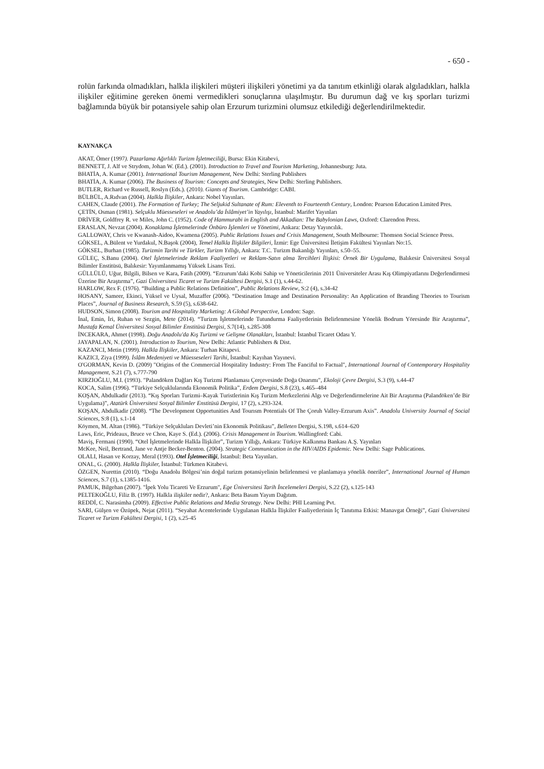- 650 -
rolün farkında olmadıkları, halkla ilişkileri müşteri ilişkileri yönetimi ya da tanıtım etkinliği olarak algıladıkları, halkla ilişkiler eğitimine gereken önemi vermedikleri sonuçlarına ulaşılmıştır. Bu durumun dağ ve kış sporları turizmi bağlamında büyük bir potansiyele sahip olan Erzurum turizmini olumsuz etkilediği değerlendirilmektedir.
KAYNAKÇA
AKAT, Ömer (1997). Pazarlama Ağırlıklı Turizm İşletmeciliği, Bursa: Ekin Kitabevi,
BENNETT, J. Alf ve Strydom, Johan W. (Ed.). (2001). Introduction to Travel and Tourism Marketing, Johannesburg: Juta.
BHATİA, A. Kumar (2001). International Tourism Management, New Delhi: Sterling Publishers
BHATİA, A. Kumar (2006). The Business of Tourism: Concepts and Strategies, New Delhi: Sterling Publishers.
BUTLER, Richard ve Russell, Roslyn (Eds.). (2010). Giants of Tourism. Cambridge: CABI.
BÜLBÜL, A.Rıdvan (2004). Halkla İlişkiler, Ankara: Nobel Yayınları.
CAHEN, Claude (2001). The Formation of Turkey; The Seljukid Sultanate of Rum: Eleventh to Fourteenth Century, London: Pearson Education Limited Pres.
ÇETİN, Osman (1981). Selçuklu Müesseseleri ve Anadolu’da İslâmiyet’in Yayılışı, İstanbul: Marifet Yayınları
DRİVER, Goldfrey R. ve Miles, John C. (1952). Code of Hammurabi in English and Akkadian: The Babylonian Laws, Oxford: Clarendon Press.
ERASLAN, Nevzat (2004). Konaklama İşletmelerinde Önbüro İşlemleri ve Yönetimi, Ankara: Detay Yayıncılık.
GALLOWAY, Chris ve Kwanash-Aidoo, Kwamena (2005). Public Relations Issues and Crisis Management, South Melbourne: Thomson Social Science Press.
GÖKSEL, A.Bülent ve Yurdakul, N.Başok (2004), Temel Halkla İlişkiler Bilgileri, İzmir: Ege Üniversitesi İletişim Fakültesi Yayınları No:15.
GÖKSEL, Burhan (1985). Turizmin Tarihi ve Türkler, Turizm Yıllığı, Ankara: T.C. Turizm Bakanlığı Yayınları, s.50–55.
GÜLEÇ, S.Banu (2004). Otel İşletmelerinde Reklam Faaliyetleri ve Reklam-Satın alma Tercihleri İlişkisi: Örnek Bir Uygulama, Balıkesir Üniversitesi Sosyal Bilimler Enstitüsü, Balıkesir: Yayımlanmamış Yüksek Lisans Tezi.
GÜLLÜLÜ, Uğur, Bilgili, Bilsen ve Kara, Fatih (2009). “Erzurum’daki Kobi Sahip ve Yöneticilerinin 2011 Üniversiteler Arası Kış Olimpiyatlarını Değerlendirmesi Üzerine Bir Araştırma”, Gazi Üniversitesi Ticaret ve Turizm Fakültesi Dergisi, S.1 (1), s.44-62.
HARLOW, Rex F. (1976). “Building a Public Relations Definition”, Public Relations Review, S:2 (4), s.34-42
HOSANY, Sameer, Ekinci, Yüksel ve Uysal, Muzaffer (2006). “Destination Image and Destination Personality: An Application of Branding Theories to Tourism Places”, Journal of Business Research, S.59 (5), s.638-642.
HUDSON, Simon (2008). Tourism and Hospitality Marketing: A Global Perspective, London: Sage.
İnal, Emin, İri, Ruhan ve Sezgin, Mete (2014). “Turizm İşletmelerinde Tutundurma Faaliyetlerinin Belirlenmesine Yönelik Bodrum Yöresinde Bir Araştırma”, Mustafa Kemal Üniversitesi Sosyal Bilimler Enstitüsü Dergisi, S. 7(14), s.285-308
İNCEKARA, Ahmet (1998). Doğu Anadolu'da Kış Turizmi ve Gelişme Olanakları, İstanbul: İstanbul Ticaret Odası Y.
JAYAPALAN, N. (2001). Introduction to Tourism, New Delhi: Atlantic Publishers & Dist.
KAZANCI, Metin (1999). Halkla İlişkiler, Ankara: Turhan Kitapevi.
KAZICI, Ziya (1999). İslâm Medeniyeti ve Müesseseleri Tarihi, İstanbul: Kayıhan Yayınevi.
O'GORMAN, Kevin D. (2009) "Origins of the Commercial Hospitality Industry: From The Fanciful to Factual", International Journal of Contemporary Hospitality Management, S.21 (7), s.777-790
KIRZIOĞLU, M.I. (1993). "Palandöken Dağları Kış Turizmi Planlaması Çerçevesinde Doğa Onarımı", Ekoloji Çevre Dergisi, S.3 (9), s.44-47
KOCA, Salim (1996). “Türkiye Selçuklularında Ekonomik Politika”, Erdem Dergisi, S.8 (23), s.465–484
KOŞAN, Abdulkadir (2013). “Kış Sporları Turizmi–Kayak Turistlerinin Kış Turizm Merkezlerini Algı ve Değerlendirmelerine Ait Bir Araştırma (Palandöken’de Bir Uygulama)”, Atatürk Üniversitesi Sosyal Bilimler Enstitüsü Dergisi, 17 (2), s.293-324.
KOŞAN, Abdulkadir (2008). “The Development Opportunities And Tourısm Potentials Of The Çoruh Valley-Erzurum Axis”. Anadolu University Journal of Social Sciences, S:8 (1), s.1-14
Köymen, M. Altan (1986). “Türkiye Selçukluları Devleti’nin Ekonomik Politikası”, Belleten Dergisi, S.198, s.614–620
Laws, Eric, Prideaux, Bruce ve Chon, Kaye S. (Ed.). (2006). Crisis Management in Tourism. Wallingford: Cabi.
Maviş, Fermani (1990). “Otel İşletmelerinde Halkla İlişkiler”, Turizm Yıllığı, Ankara: Türkiye Kalkınma Bankası A.Ş. Yayınları
McKee, Neil, Bertrand, Jane ve Antje Becker-Benton. (2004). Strategic Communication in the HIV/AIDS Epidemic. New Delhi: Sage Publications.
OLALI, Hasan ve Korzay, Meral (1993). Otel İşletmeciliği, İstanbul: Beta Yayınları.
ONAL, G. (2000). Halkla İlişkiler, İstanbul: Türkmen Kitabevi.
ÖZGEN, Nurettin (2010). “Doğu Anadolu Bölgesi’nin doğal turizm potansiyelinin belirlenmesi ve planlamaya yönelik öneriler”, International Journal of Human Sciences, S.7 (1), s.1385-1416.
PAMUK, Bilgehan (2007). "İpek Yolu Ticareti Ve Erzurum", Ege Üniversitesi Tarih İncelemeleri Dergisi, S.22 (2), s.125-143
PELTEKOĞLU, Filiz B. (1997). Halkla ilişkiler nedir?, Ankara: Beta Basım Yayım Dağıtım.
REDDİ, C. Narasimha (2009). Effective Public Relations and Media Strategy. New Delhi: PHI Learning Pvt.
SARI, Gülşen ve Özüpek, Nejat (2011). “Seyahat Acentelerinde Uygulanan Halkla İlişkiler Faaliyetlerinin İç Tanıtıma Etkisi: Manavgat Örneği”, Gazi Üniversitesi Ticaret ve Turizm Fakültesi Dergisi, 1 (2), s.25-45